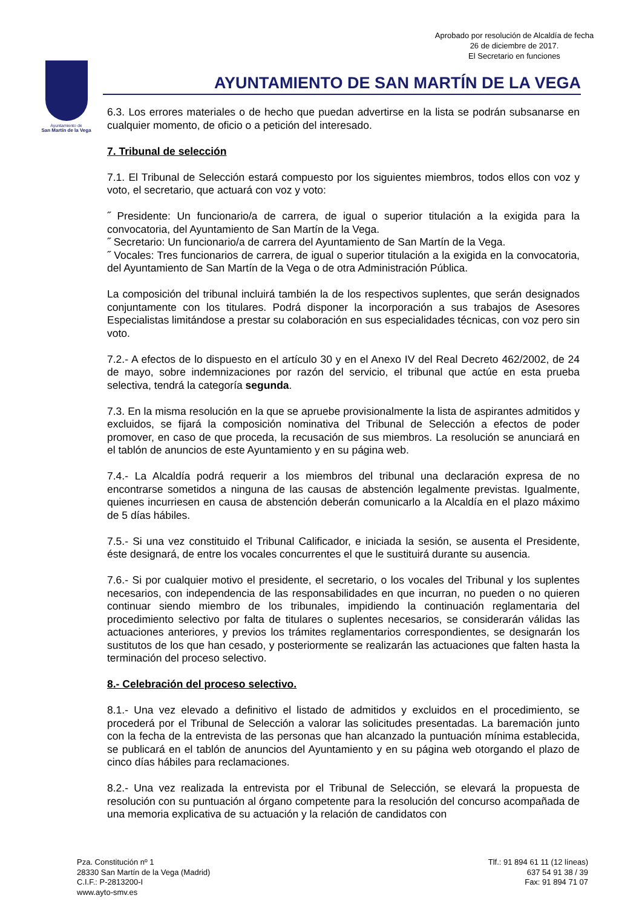Aprobado por resolución de Alcaldía de fecha
26 de diciembre de 2017.
El Secretario en funciones
Ayuntamiento de
San Martín de la Vega
AYUNTAMIENTO DE SAN MARTÍN DE LA VEGA
6.3. Los errores materiales o de hecho que puedan advertirse en la lista se podrán subsanarse en cualquier momento, de oficio o a petición del interesado.
7. Tribunal de selección
7.1. El Tribunal de Selección estará compuesto por los siguientes miembros, todos ellos con voz y voto, el secretario, que actuará con voz y voto:
˝ Presidente: Un funcionario/a de carrera, de igual o superior titulación a la exigida para la convocatoria, del Ayuntamiento de San Martín de la Vega.
˝ Secretario: Un funcionario/a de carrera del Ayuntamiento de San Martín de la Vega.
˝ Vocales: Tres funcionarios de carrera, de igual o superior titulación a la exigida en la convocatoria, del Ayuntamiento de San Martín de la Vega o de otra Administración Pública.
La composición del tribunal incluirá también la de los respectivos suplentes, que serán designados conjuntamente con los titulares. Podrá disponer la incorporación a sus trabajos de Asesores Especialistas limitándose a prestar su colaboración en sus especialidades técnicas, con voz pero sin voto.
7.2.- A efectos de lo dispuesto en el artículo 30 y en el Anexo IV del Real Decreto 462/2002, de 24 de mayo, sobre indemnizaciones por razón del servicio, el tribunal que actúe en esta prueba selectiva, tendrá la categoría segunda.
7.3. En la misma resolución en la que se apruebe provisionalmente la lista de aspirantes admitidos y excluidos, se fijará la composición nominativa del Tribunal de Selección a efectos de poder promover, en caso de que proceda, la recusación de sus miembros. La resolución se anunciará en el tablón de anuncios de este Ayuntamiento y en su página web.
7.4.- La Alcaldía podrá requerir a los miembros del tribunal una declaración expresa de no encontrarse sometidos a ninguna de las causas de abstención legalmente previstas. Igualmente, quienes incurriesen en causa de abstención deberán comunicarlo a la Alcaldía en el plazo máximo de 5 días hábiles.
7.5.- Si una vez constituido el Tribunal Calificador, e iniciada la sesión, se ausenta el Presidente, éste designará, de entre los vocales concurrentes el que le sustituirá durante su ausencia.
7.6.- Si por cualquier motivo el presidente, el secretario, o los vocales del Tribunal y los suplentes necesarios, con independencia de las responsabilidades en que incurran, no pueden o no quieren continuar siendo miembro de los tribunales, impidiendo la continuación reglamentaria del procedimiento selectivo por falta de titulares o suplentes necesarios, se considerarán válidas las actuaciones anteriores, y previos los trámites reglamentarios correspondientes, se designarán los sustitutos de los que han cesado, y posteriormente se realizarán las actuaciones que falten hasta la terminación del proceso selectivo.
8.- Celebración del proceso selectivo.
8.1.- Una vez elevado a definitivo el listado de admitidos y excluidos en el procedimiento, se procederá por el Tribunal de Selección a valorar las solicitudes presentadas. La baremación junto con la fecha de la entrevista de las personas que han alcanzado la puntuación mínima establecida, se publicará en el tablón de anuncios del Ayuntamiento y en su página web otorgando el plazo de cinco días hábiles para reclamaciones.
8.2.- Una vez realizada la entrevista por el Tribunal de Selección, se elevará la propuesta de resolución con su puntuación al órgano competente para la resolución del concurso acompañada de una memoria explicativa de su actuación y la relación de candidatos con
Pza. Constitución nº 1
28330 San Martín de la Vega (Madrid)
C.I.F.: P-2813200-I
www.ayto-smv.es
Tlf.: 91 894 61 11 (12 líneas)
637 54 91 38 / 39
Fax: 91 894 71 07